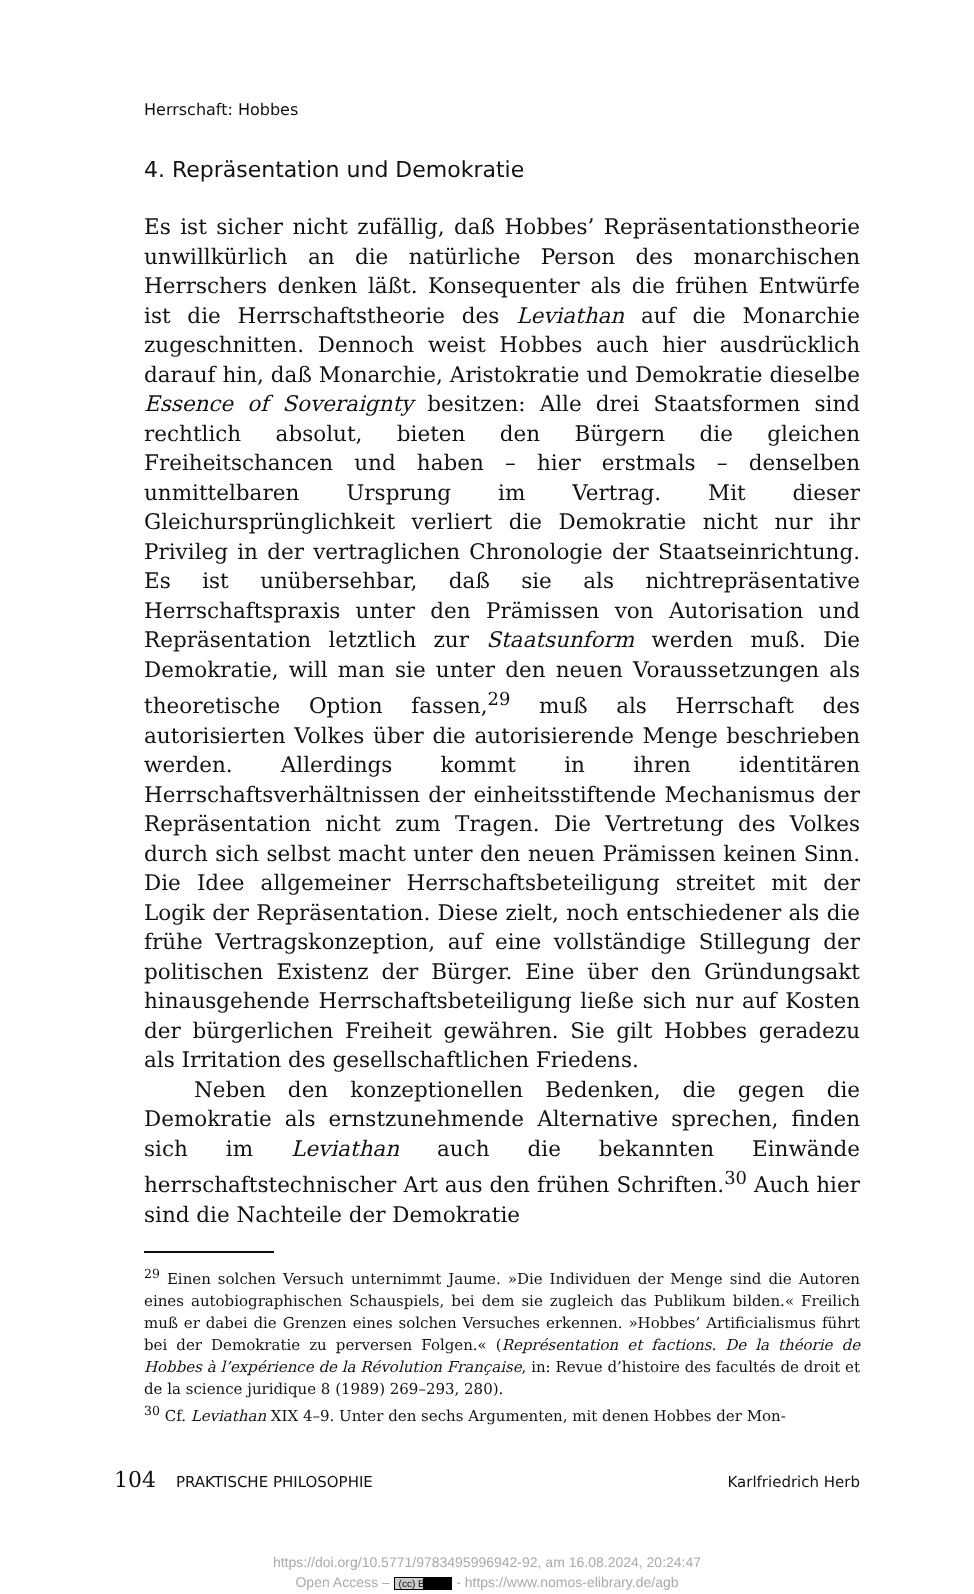Herrschaft: Hobbes
4. Repräsentation und Demokratie
Es ist sicher nicht zufällig, daß Hobbes’ Repräsentationstheorie unwillkürlich an die natürliche Person des monarchischen Herrschers denken läßt. Konsequenter als die frühen Entwürfe ist die Herrschaftstheorie des Leviathan auf die Monarchie zugeschnitten. Dennoch weist Hobbes auch hier ausdrücklich darauf hin, daß Monarchie, Aristokratie und Demokratie dieselbe Essence of Soveraignty besitzen: Alle drei Staatsformen sind rechtlich absolut, bieten den Bürgern die gleichen Freiheitschancen und haben – hier erstmals – denselben unmittelbaren Ursprung im Vertrag. Mit dieser Gleichursprünglichkeit verliert die Demokratie nicht nur ihr Privileg in der vertraglichen Chronologie der Staatseinrichtung. Es ist unübersehbar, daß sie als nichtrepräsentative Herrschaftspraxis unter den Prämissen von Autorisation und Repräsentation letztlich zur Staatsunform werden muß. Die Demokratie, will man sie unter den neuen Voraussetzungen als theoretische Option fassen,<sup>29</sup> muß als Herrschaft des autorisierten Volkes über die autorisierende Menge beschrieben werden. Allerdings kommt in ihren identitären Herrschaftsverhältnissen der einheitsstiftende Mechanismus der Repräsentation nicht zum Tragen. Die Vertretung des Volkes durch sich selbst macht unter den neuen Prämissen keinen Sinn. Die Idee allgemeiner Herrschaftsbeteiligung streitet mit der Logik der Repräsentation. Diese zielt, noch entschiedener als die frühe Vertragskonzeption, auf eine vollständige Stillegung der politischen Existenz der Bürger. Eine über den Gründungsakt hinausgehende Herrschaftsbeteiligung ließe sich nur auf Kosten der bürgerlichen Freiheit gewähren. Sie gilt Hobbes geradezu als Irritation des gesellschaftlichen Friedens.
Neben den konzeptionellen Bedenken, die gegen die Demokratie als ernstzunehmende Alternative sprechen, finden sich im Leviathan auch die bekannten Einwände herrschaftstechnischer Art aus den frühen Schriften.<sup>30</sup> Auch hier sind die Nachteile der Demokratie
<sup>29</sup> Einen solchen Versuch unternimmt Jaume. »Die Individuen der Menge sind die Autoren eines autobiographischen Schauspiels, bei dem sie zugleich das Publikum bilden.« Freilich muß er dabei die Grenzen eines solchen Versuches erkennen. »Hobbes’ Artificialismus führt bei der Demokratie zu perversen Folgen.« (Représentation et factions. De la théorie de Hobbes à l’expérience de la Révolution Française, in: Revue d’histoire des facultés de droit et de la science juridique 8 (1989) 269–293, 280).
<sup>30</sup> Cf. Leviathan XIX 4–9. Unter den sechs Argumenten, mit denen Hobbes der Mon-
104 PRAKTISCHE PHILOSOPHIE Karlfriedrich Herb
https://doi.org/10.5771/9783495996942-92, am 16.08.2024, 20:24:47
Open Access – (cc) BY - https://www.nomos-elibrary.de/agb